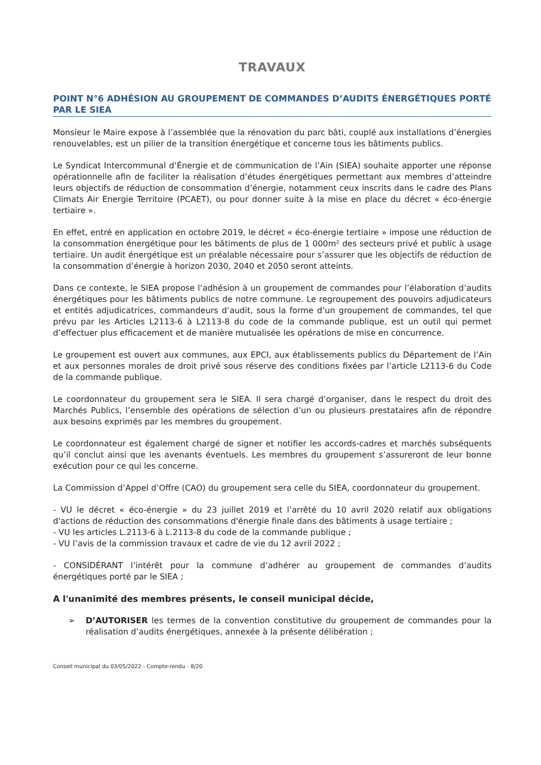TRAVAUX
POINT N°6 ADHÉSION AU GROUPEMENT DE COMMANDES D’AUDITS ÉNERGÉTIQUES PORTÉ PAR LE SIEA
Monsieur le Maire expose à l’assemblée que la rénovation du parc bâti, couplé aux installations d’énergies renouvelables, est un pilier de la transition énergétique et concerne tous les bâtiments publics.
Le Syndicat Intercommunal d’Énergie et de communication de l’Ain (SIEA) souhaite apporter une réponse opérationnelle afin de faciliter la réalisation d’études énergétiques permettant aux membres d’atteindre leurs objectifs de réduction de consommation d’énergie, notamment ceux inscrits dans le cadre des Plans Climats Air Energie Territoire (PCAET), ou pour donner suite à la mise en place du décret « éco-énergie tertiaire ».
En effet, entré en application en octobre 2019, le décret « éco-énergie tertiaire » impose une réduction de la consommation énergétique pour les bâtiments de plus de 1 000m² des secteurs privé et public à usage tertiaire. Un audit énergétique est un préalable nécessaire pour s’assurer que les objectifs de réduction de la consommation d’énergie à horizon 2030, 2040 et 2050 seront atteints.
Dans ce contexte, le SIEA propose l’adhésion à un groupement de commandes pour l’élaboration d’audits énergétiques pour les bâtiments publics de notre commune. Le regroupement des pouvoirs adjudicateurs et entités adjudicatrices, commandeurs d’audit, sous la forme d’un groupement de commandes, tel que prévu par les Articles L2113-6 à L2113-8 du code de la commande publique, est un outil qui permet d’effectuer plus efficacement et de manière mutualisée les opérations de mise en concurrence.
Le groupement est ouvert aux communes, aux EPCI, aux établissements publics du Département de l’Ain et aux personnes morales de droit privé sous réserve des conditions fixées par l’article L2113-6 du Code de la commande publique.
Le coordonnateur du groupement sera le SIEA. Il sera chargé d’organiser, dans le respect du droit des Marchés Publics, l’ensemble des opérations de sélection d’un ou plusieurs prestataires afin de répondre aux besoins exprimés par les membres du groupement.
Le coordonnateur est également chargé de signer et notifier les accords-cadres et marchés subséquents qu’il conclut ainsi que les avenants éventuels. Les membres du groupement s’assureront de leur bonne exécution pour ce qui les concerne.
La Commission d’Appel d’Offre (CAO) du groupement sera celle du SIEA, coordonnateur du groupement.
- VU le décret « éco-énergie » du 23 juillet 2019 et l’arrêté du 10 avril 2020 relatif aux obligations d'actions de réduction des consommations d'énergie finale dans des bâtiments à usage tertiaire ;
- VU les articles L.2113-6 à L.2113-8 du code de la commande publique ;
- VU l’avis de la commission travaux et cadre de vie du 12 avril 2022 ;
- CONSIDÉRANT l’intérêt pour la commune d’adhérer au groupement de commandes d’audits énergétiques porté par le SIEA ;
A l'unanimité des membres présents, le conseil municipal décide,
➢ D’AUTORISER les termes de la convention constitutive du groupement de commandes pour la réalisation d’audits énergétiques, annexée à la présente délibération ;
Conseil municipal du 03/05/2022 - Compte-rendu - 8/20